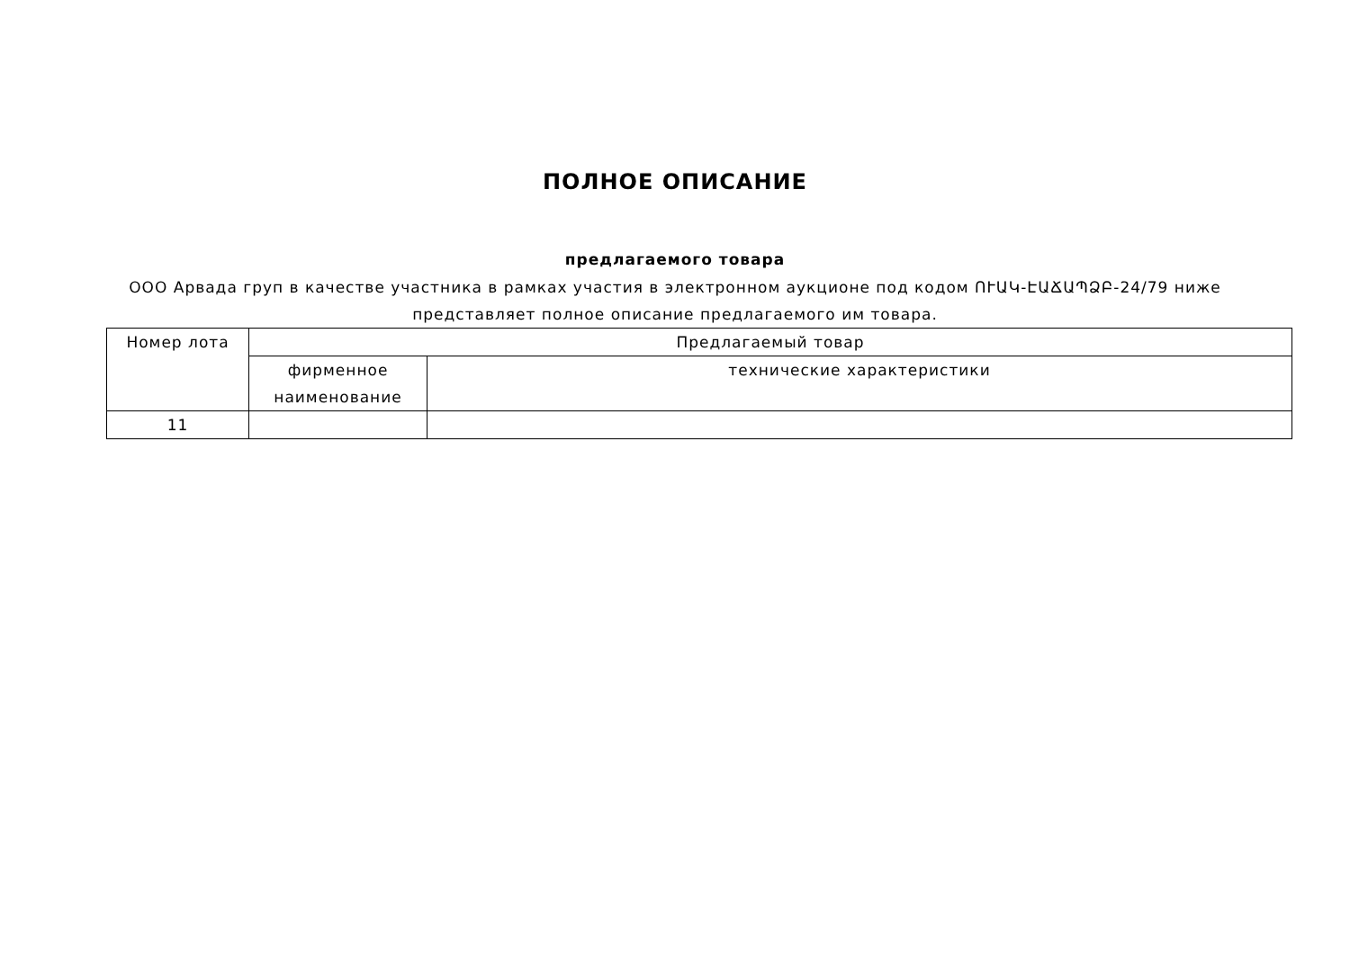ПОЛНОЕ ОПИСАНИЕ
предлагаемого товара
ООО Арвада груп в качестве участника в рамках участия в электронном аукционе под кодом ՈՒԱԿ-ԷԱՃԱՊՁԲ-24/79 ниже представляет полное описание предлагаемого им товара.
| Номер лота | Предлагаемый товар | |
| | фирменное наименование | технические характеристики |
| 11 | | |